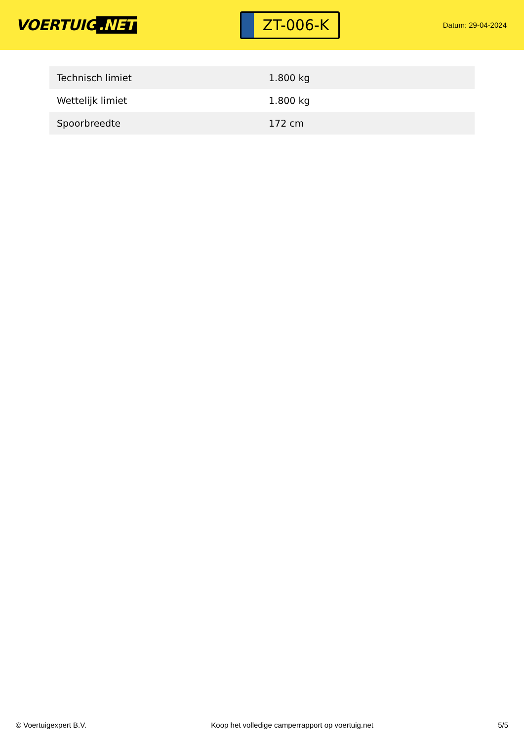VOERTUIG.NET
ZT-006-K
Datum: 29-04-2024
| Technisch limiet | 1.800 kg |
| Wettelijk limiet | 1.800 kg |
| Spoorbreedte | 172 cm |
© Voertuigexpert B.V. Koop het volledige camperrapport op voertuig.net 5/5